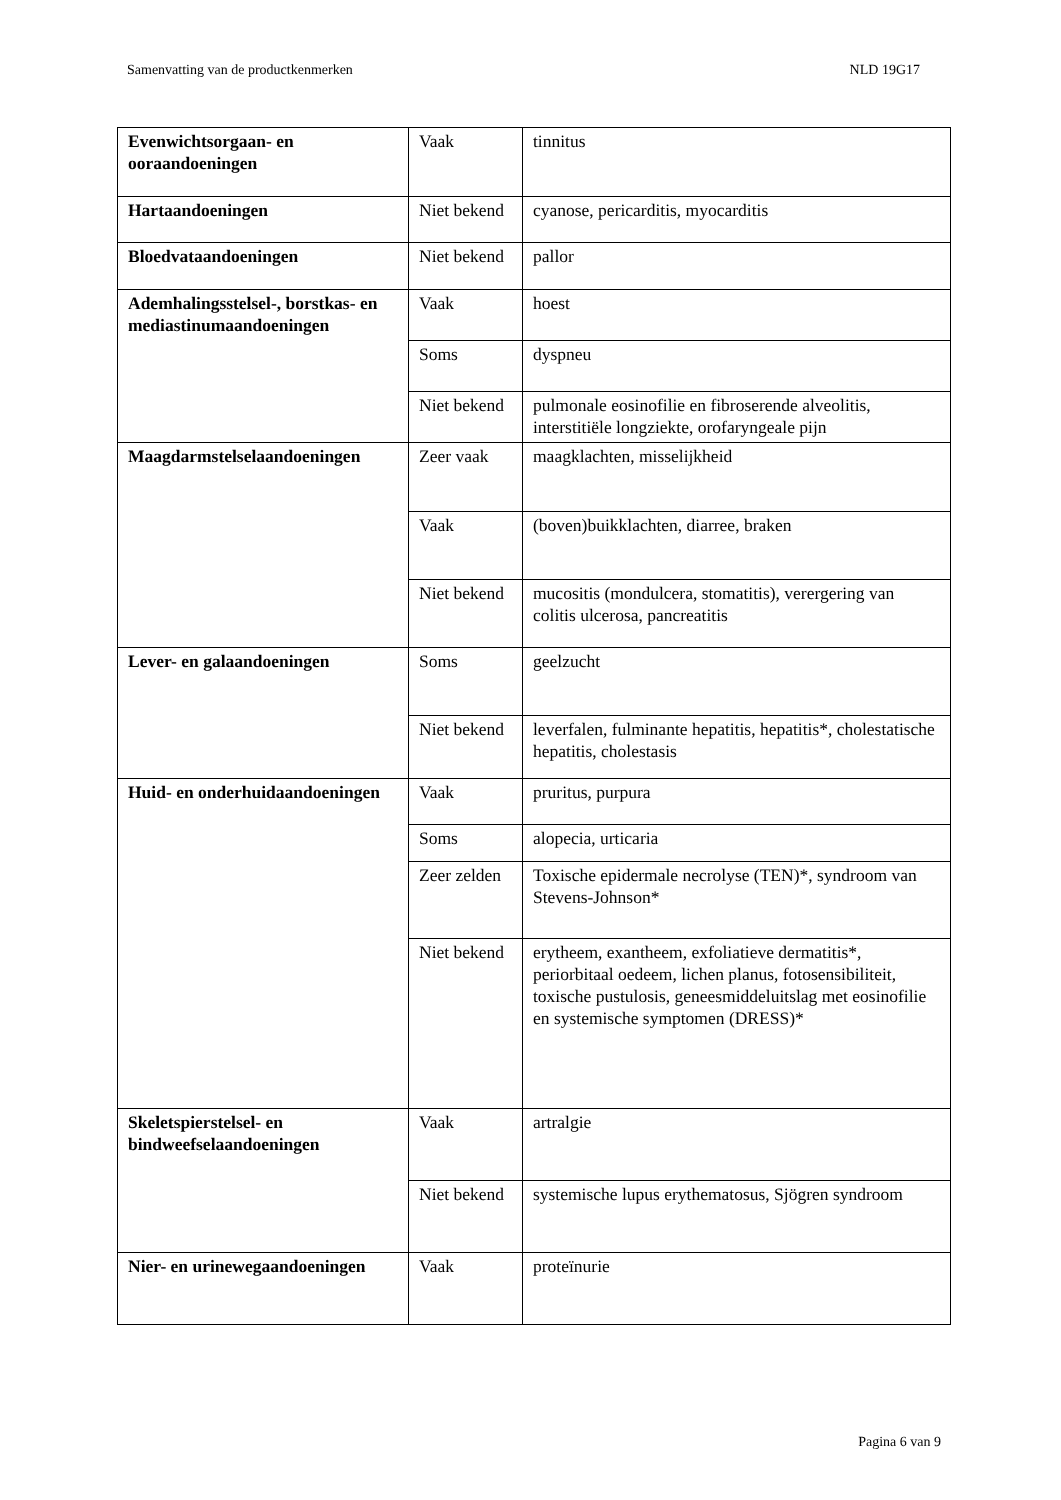Samenvatting van de productkenmerken NLD 19G17
| Evenwichtsorgaan- en ooraandoeningen | Vaak | tinnitus |
| Hartaandoeningen | Niet bekend | cyanose, pericarditis, myocarditis |
| Bloedvataandoeningen | Niet bekend | pallor |
| Ademhalingsstelsel-, borstkas- en mediastinumaandoeningen | Vaak | hoest |
| | Soms | dyspneu |
| | Niet bekend | pulmonale eosinofilie en fibroserende alveolitis, interstitiële longziekte, orofaryngeale pijn |
| Maagdarmstelselaandoeningen | Zeer vaak | maagklachten, misselijkheid |
| | Vaak | (boven)buikklachten, diarree, braken |
| | Niet bekend | mucositis (mondulcera, stomatitis), verergering van colitis ulcerosa, pancreatitis |
| Lever- en galaandoeningen | Soms | geelzucht |
| | Niet bekend | leverfalen, fulminante hepatitis, hepatitis*, cholestatische hepatitis, cholestasis |
| Huid- en onderhuidaandoeningen | Vaak | pruritus, purpura |
| | Soms | alopecia, urticaria |
| | Zeer zelden | Toxische epidermale necrolyse (TEN)*, syndroom van Stevens-Johnson* |
| | Niet bekend | erytheem, exantheem, exfoliatieve dermatitis*, periorbitaal oedeem, lichen planus, fotosensibiliteit, toxische pustulosis, geneesmiddeluitslag met eosinofilie en systemische symptomen (DRESS)* |
| Skeletspierstelsel- en bindweefselaandoeningen | Vaak | artralgie |
| | Niet bekend | systemische lupus erythematosus, Sjögren syndroom |
| Nier- en urinewegaandoeningen | Vaak | proteïnurie |
Pagina 6 van 9